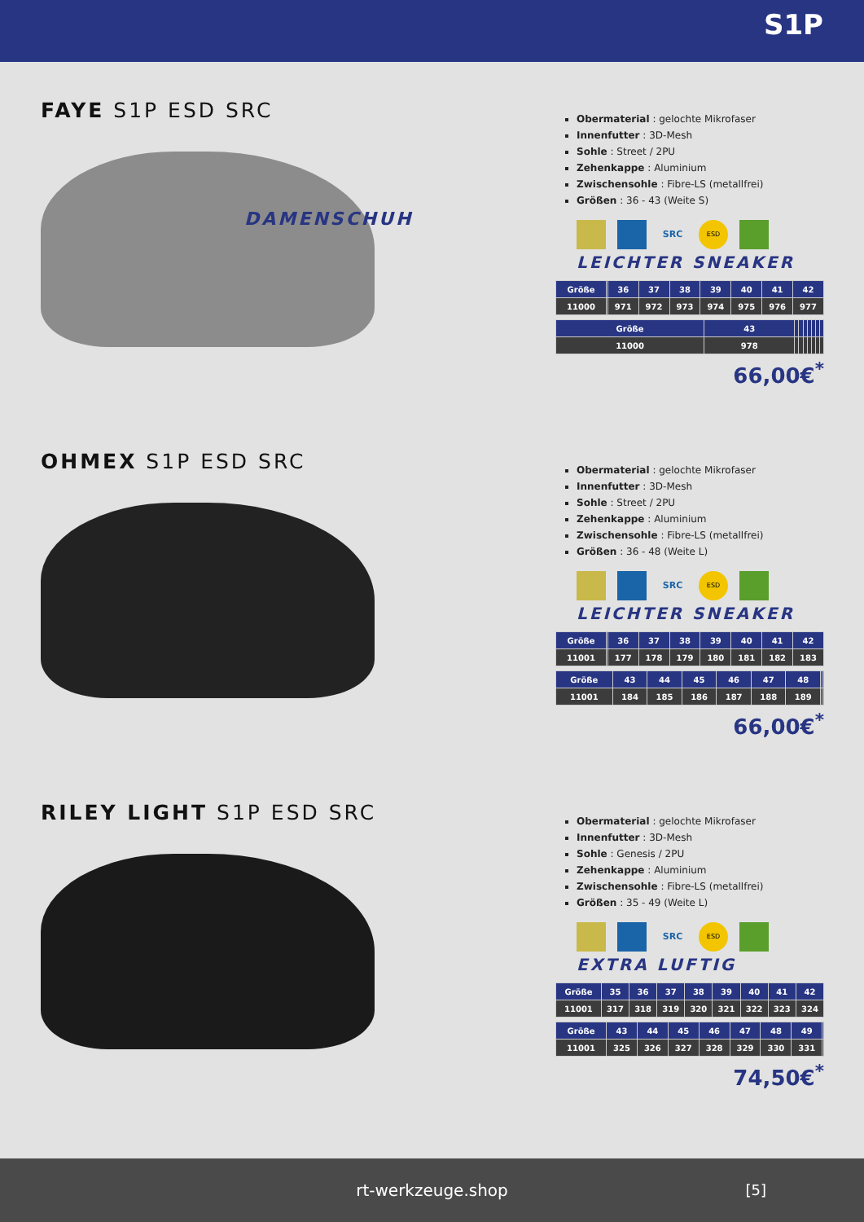S1P
FAYE S1P ESD SRC
DAMENSCHUH
Obermaterial : gelochte Mikrofaser
Innenfutter : 3D-Mesh
Sohle : Street / 2PU
Zehenkappe : Aluminium
Zwischensohle : Fibre-LS (metallfrei)
Größen : 36 - 43 (Weite S)
SRC ESD
LEICHTER SNEAKER
| Größe | | 36 | 37 | 38 | 39 | 40 | 41 | 42 |
| 11000 | | 971 | 972 | 973 | 974 | 975 | 976 | 977 |
| Größe | 43 | | | | | | | |
| 11000 | 978 | | | | | | | |
66,00€<sup>*</sup>
OHMEX S1P ESD SRC
Obermaterial : gelochte Mikrofaser
Innenfutter : 3D-Mesh
Sohle : Street / 2PU
Zehenkappe : Aluminium
Zwischensohle : Fibre-LS (metallfrei)
Größen : 36 - 48 (Weite L)
SRC ESD
LEICHTER SNEAKER
| Größe | | 36 | 37 | 38 | 39 | 40 | 41 | 42 |
| 11001 | | 177 | 178 | 179 | 180 | 181 | 182 | 183 |
| Größe | 43 | 44 | 45 | 46 | 47 | 48 | | |
| 11001 | 184 | 185 | 186 | 187 | 188 | 189 | | |
66,00€<sup>*</sup>
RILEY LIGHT S1P ESD SRC
Obermaterial : gelochte Mikrofaser
Innenfutter : 3D-Mesh
Sohle : Genesis / 2PU
Zehenkappe : Aluminium
Zwischensohle : Fibre-LS (metallfrei)
Größen : 35 - 49 (Weite L)
SRC ESD
EXTRA LUFTIG
| Größe | 35 | 36 | 37 | 38 | 39 | 40 | 41 | 42 |
| 11001 | 317 | 318 | 319 | 320 | 321 | 322 | 323 | 324 |
| Größe | 43 | 44 | 45 | 46 | 47 | 48 | 49 | |
| 11001 | 325 | 326 | 327 | 328 | 329 | 330 | 331 | |
74,50€<sup>*</sup>
rt-werkzeuge.shop [5]